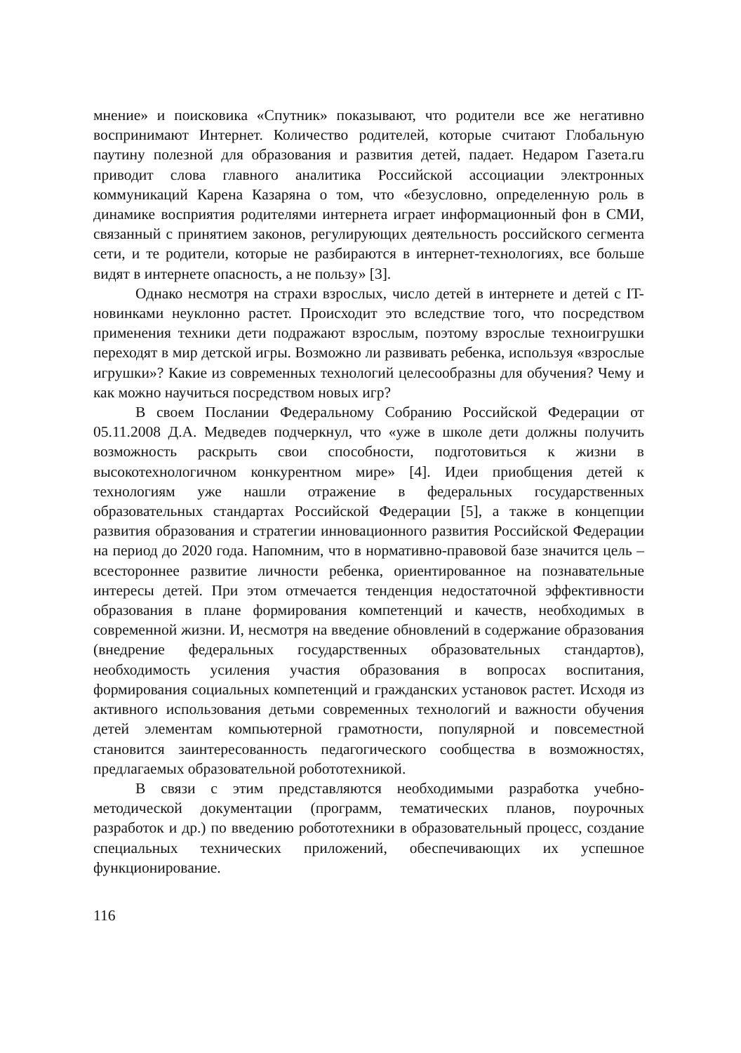мнение» и поисковика «Спутник» показывают, что родители все же негативно воспринимают Интернет. Количество родителей, которые считают Глобальную паутину полезной для образования и развития детей, падает. Недаром Газета.ru приводит слова главного аналитика Российской ассоциации электронных коммуникаций Карена Казаряна о том, что «безусловно, определенную роль в динамике восприятия родителями интернета играет информационный фон в СМИ, связанный с принятием законов, регулирующих деятельность российского сегмента сети, и те родители, которые не разбираются в интернет-технологиях, все больше видят в интернете опасность, а не пользу» [3].
Однако несмотря на страхи взрослых, число детей в интернете и детей с IT-новинками неуклонно растет. Происходит это вследствие того, что посредством применения техники дети подражают взрослым, поэтому взрослые техноигрушки переходят в мир детской игры. Возможно ли развивать ребенка, используя «взрослые игрушки»? Какие из современных технологий целесообразны для обучения? Чему и как можно научиться посредством новых игр?
В своем Послании Федеральному Собранию Российской Федерации от 05.11.2008 Д.А. Медведев подчеркнул, что «уже в школе дети должны получить возможность раскрыть свои способности, подготовиться к жизни в высокотехнологичном конкурентном мире» [4]. Идеи приобщения детей к технологиям уже нашли отражение в федеральных государственных образовательных стандартах Российской Федерации [5], а также в концепции развития образования и стратегии инновационного развития Российской Федерации на период до 2020 года. Напомним, что в нормативно-правовой базе значится цель – всестороннее развитие личности ребенка, ориентированное на познавательные интересы детей. При этом отмечается тенденция недостаточной эффективности образования в плане формирования компетенций и качеств, необходимых в современной жизни. И, несмотря на введение обновлений в содержание образования (внедрение федеральных государственных образовательных стандартов), необходимость усиления участия образования в вопросах воспитания, формирования социальных компетенций и гражданских установок растет. Исходя из активного использования детьми современных технологий и важности обучения детей элементам компьютерной грамотности, популярной и повсеместной становится заинтересованность педагогического сообщества в возможностях, предлагаемых образовательной робототехникой.
В связи с этим представляются необходимыми разработка учебно-методической документации (программ, тематических планов, поурочных разработок и др.) по введению робототехники в образовательный процесс, создание специальных технических приложений, обеспечивающих их успешное функционирование.
116